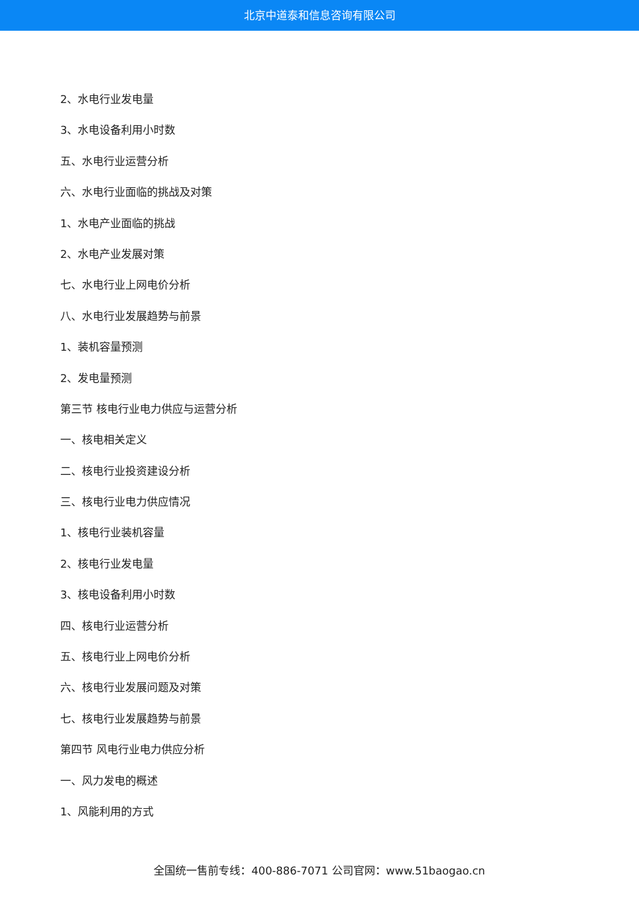北京中道泰和信息咨询有限公司
2、水电行业发电量
3、水电设备利用小时数
五、水电行业运营分析
六、水电行业面临的挑战及对策
1、水电产业面临的挑战
2、水电产业发展对策
七、水电行业上网电价分析
八、水电行业发展趋势与前景
1、装机容量预测
2、发电量预测
第三节 核电行业电力供应与运营分析
一、核电相关定义
二、核电行业投资建设分析
三、核电行业电力供应情况
1、核电行业装机容量
2、核电行业发电量
3、核电设备利用小时数
四、核电行业运营分析
五、核电行业上网电价分析
六、核电行业发展问题及对策
七、核电行业发展趋势与前景
第四节 风电行业电力供应分析
一、风力发电的概述
1、风能利用的方式
全国统一售前专线：400-886-7071 公司官网：www.51baogao.cn